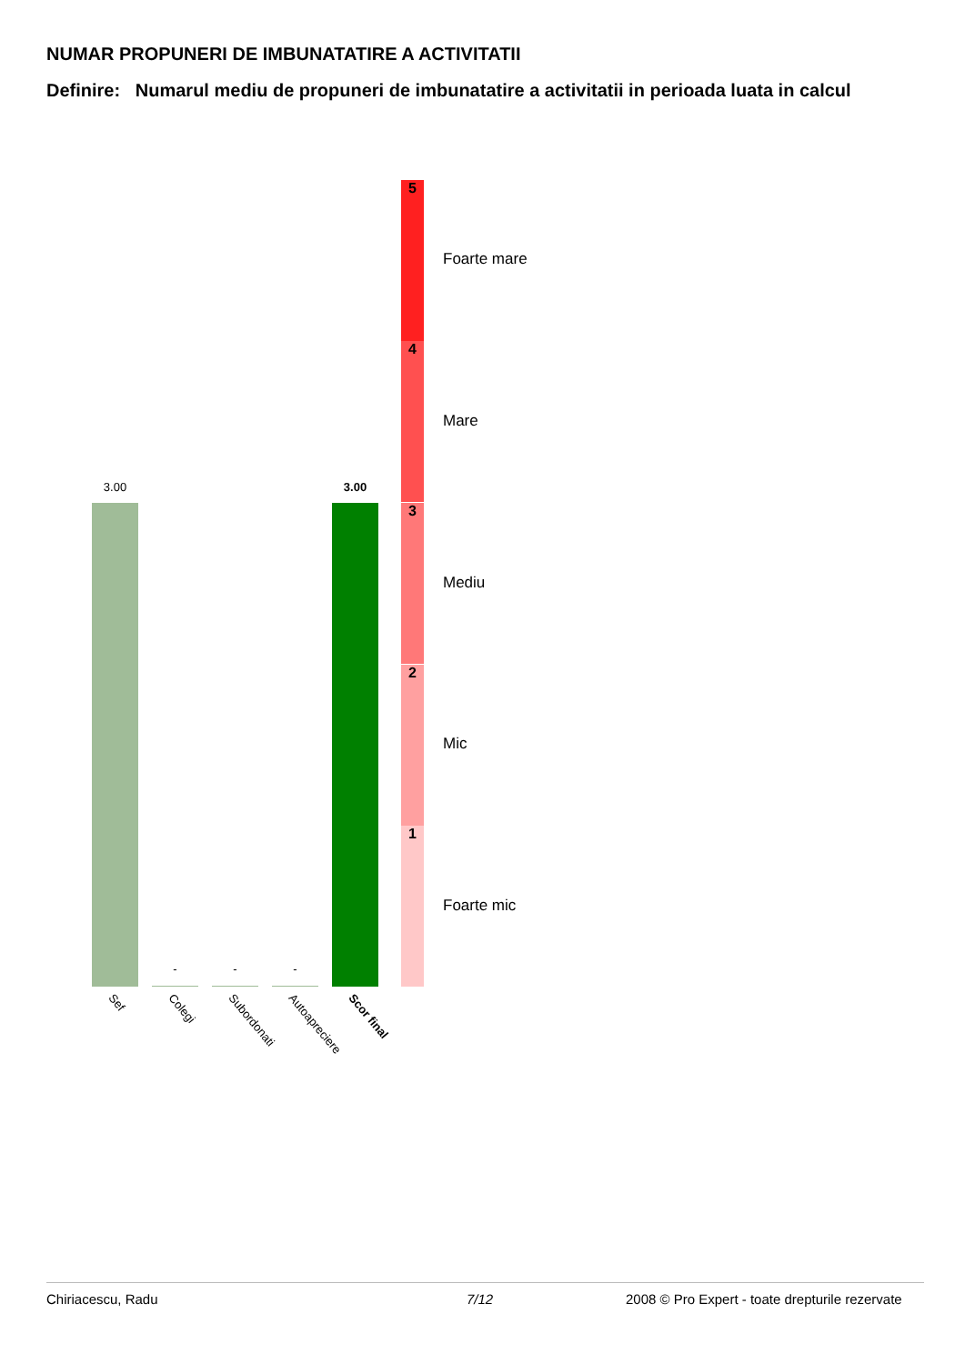NUMAR PROPUNERI DE IMBUNATATIRE A ACTIVITATII
Definire: Numarul mediu de propuneri de imbunatatire a activitatii in perioada luata in calcul
3.00
- - -
3.00
Sef Colegi Subordonati Autoapreciere Scor final
5
Foarte mare
4
Mare
3
Mediu
2
Mic
1
Foarte mic
Chiriacescu, Radu 7/12
2008 © Pro Expert - toate drepturile rezervate